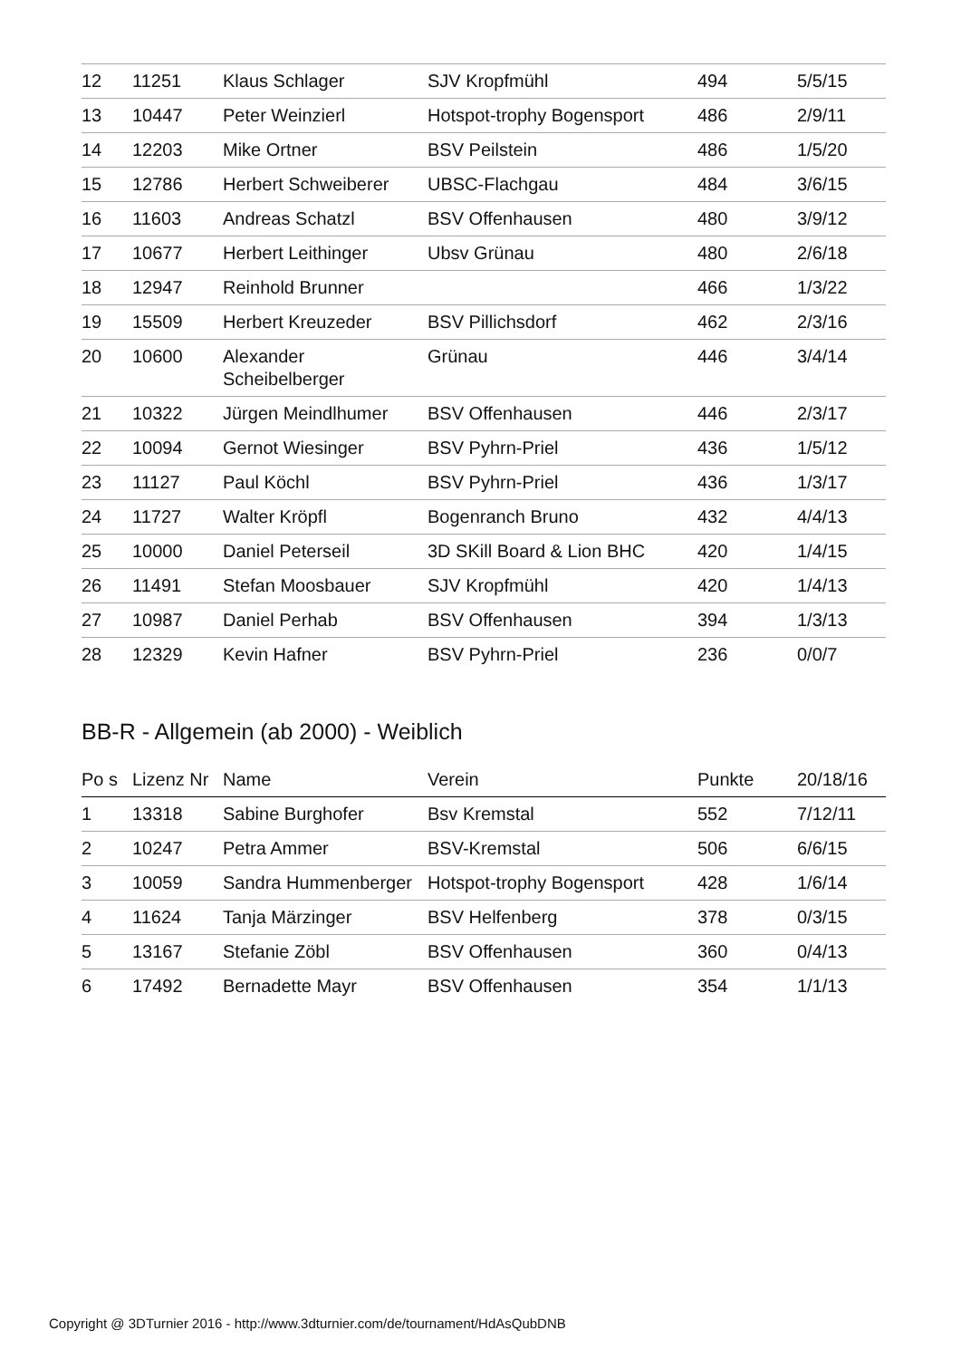| 12 | 11251 | Klaus Schlager | SJV Kropfmühl | 494 | 5/5/15 |
| 13 | 10447 | Peter Weinzierl | Hotspot-trophy Bogensport | 486 | 2/9/11 |
| 14 | 12203 | Mike Ortner | BSV Peilstein | 486 | 1/5/20 |
| 15 | 12786 | Herbert Schweiberer | UBSC-Flachgau | 484 | 3/6/15 |
| 16 | 11603 | Andreas Schatzl | BSV Offenhausen | 480 | 3/9/12 |
| 17 | 10677 | Herbert Leithinger | Ubsv Grünau | 480 | 2/6/18 |
| 18 | 12947 | Reinhold Brunner | | 466 | 1/3/22 |
| 19 | 15509 | Herbert Kreuzeder | BSV Pillichsdorf | 462 | 2/3/16 |
| 20 | 10600 | Alexander Scheibelberger | Grünau | 446 | 3/4/14 |
| 21 | 10322 | Jürgen Meindlhumer | BSV Offenhausen | 446 | 2/3/17 |
| 22 | 10094 | Gernot Wiesinger | BSV Pyhrn-Priel | 436 | 1/5/12 |
| 23 | 11127 | Paul Köchl | BSV Pyhrn-Priel | 436 | 1/3/17 |
| 24 | 11727 | Walter Kröpfl | Bogenranch Bruno | 432 | 4/4/13 |
| 25 | 10000 | Daniel Peterseil | 3D SKill Board & Lion BHC | 420 | 1/4/15 |
| 26 | 11491 | Stefan Moosbauer | SJV Kropfmühl | 420 | 1/4/13 |
| 27 | 10987 | Daniel Perhab | BSV Offenhausen | 394 | 1/3/13 |
| 28 | 12329 | Kevin Hafner | BSV Pyhrn-Priel | 236 | 0/0/7 |
BB-R - Allgemein (ab 2000) - Weiblich
| Po s | Lizenz Nr | Name | Verein | Punkte | 20/18/16 |
| --- | --- | --- | --- | --- | --- |
| 1 | 13318 | Sabine Burghofer | Bsv Kremstal | 552 | 7/12/11 |
| 2 | 10247 | Petra Ammer | BSV-Kremstal | 506 | 6/6/15 |
| 3 | 10059 | Sandra Hummenberger | Hotspot-trophy Bogensport | 428 | 1/6/14 |
| 4 | 11624 | Tanja Märzinger | BSV Helfenberg | 378 | 0/3/15 |
| 5 | 13167 | Stefanie Zöbl | BSV Offenhausen | 360 | 0/4/13 |
| 6 | 17492 | Bernadette Mayr | BSV Offenhausen | 354 | 1/1/13 |
Copyright @ 3DTurnier 2016 - http://www.3dturnier.com/de/tournament/HdAsQubDNB